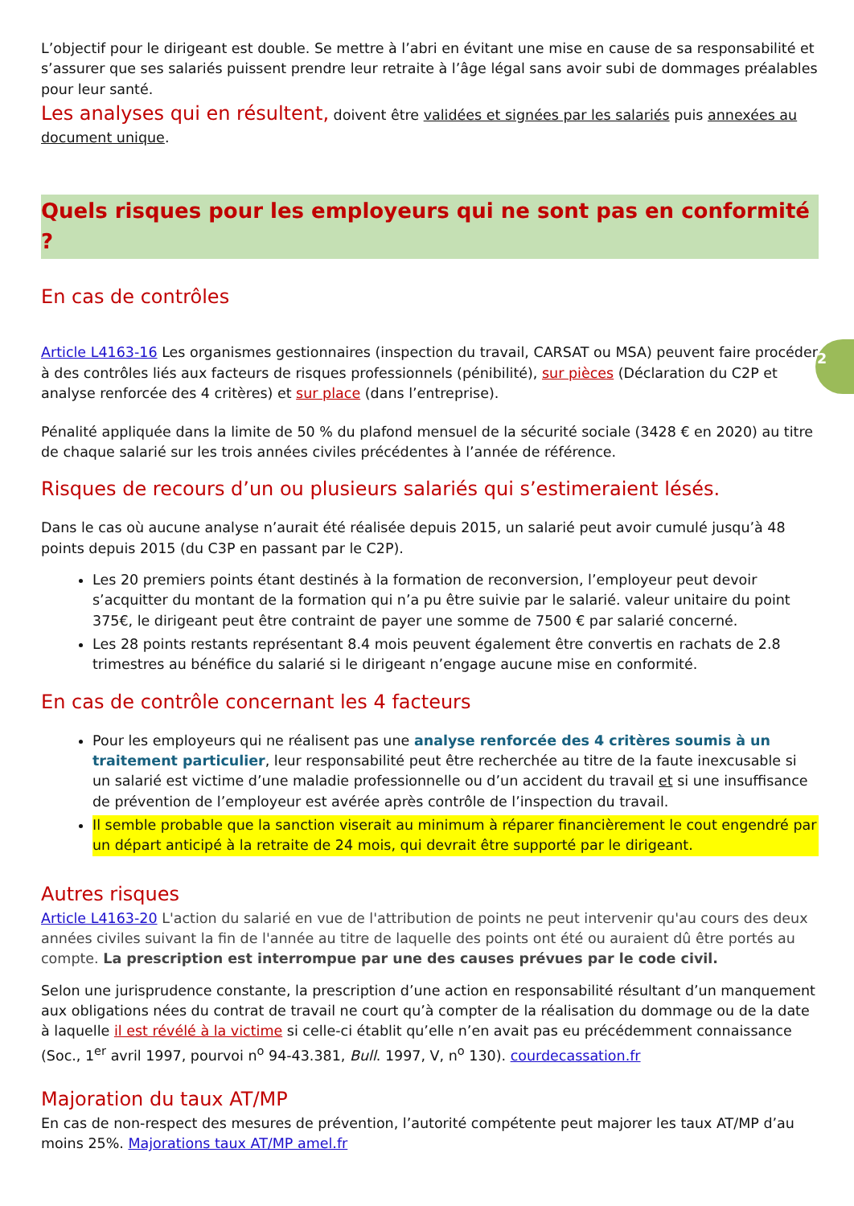2
L’objectif pour le dirigeant est double. Se mettre à l’abri en évitant une mise en cause de sa responsabilité et s’assurer que ses salariés puissent prendre leur retraite à l’âge légal sans avoir subi de dommages préalables pour leur santé.
Les analyses qui en résultent, doivent être validées et signées par les salariés puis annexées au document unique.
Quels risques pour les employeurs qui ne sont pas en conformité ?
En cas de contrôles
Article L4163-16 Les organismes gestionnaires (inspection du travail, CARSAT ou MSA) peuvent faire procéder à des contrôles liés aux facteurs de risques professionnels (pénibilité), sur pièces (Déclaration du C2P et analyse renforcée des 4 critères) et sur place (dans l’entreprise).
Pénalité appliquée dans la limite de 50 % du plafond mensuel de la sécurité sociale (3428 € en 2020) au titre de chaque salarié sur les trois années civiles précédentes à l’année de référence.
Risques de recours d’un ou plusieurs salariés qui s’estimeraient lésés.
Dans le cas où aucune analyse n’aurait été réalisée depuis 2015, un salarié peut avoir cumulé jusqu’à 48 points depuis 2015 (du C3P en passant par le C2P).
Les 20 premiers points étant destinés à la formation de reconversion, l’employeur peut devoir s’acquitter du montant de la formation qui n’a pu être suivie par le salarié. valeur unitaire du point 375€, le dirigeant peut être contraint de payer une somme de 7500 € par salarié concerné.
Les 28 points restants représentant 8.4 mois peuvent également être convertis en rachats de 2.8 trimestres au bénéfice du salarié si le dirigeant n’engage aucune mise en conformité.
En cas de contrôle concernant les 4 facteurs
Pour les employeurs qui ne réalisent pas une analyse renforcée des 4 critères soumis à un traitement particulier, leur responsabilité peut être recherchée au titre de la faute inexcusable si un salarié est victime d’une maladie professionnelle ou d’un accident du travail et si une insuffisance de prévention de l’employeur est avérée après contrôle de l’inspection du travail.
Il semble probable que la sanction viserait au minimum à réparer financièrement le cout engendré par un départ anticipé à la retraite de 24 mois, qui devrait être supporté par le dirigeant.
Autres risques
Article L4163-20 L'action du salarié en vue de l'attribution de points ne peut intervenir qu'au cours des deux années civiles suivant la fin de l'année au titre de laquelle des points ont été ou auraient dû être portés au compte. La prescription est interrompue par une des causes prévues par le code civil.
Selon une jurisprudence constante, la prescription d’une action en responsabilité résultant d’un manquement aux obligations nées du contrat de travail ne court qu’à compter de la réalisation du dommage ou de la date à laquelle il est révélé à la victime si celle-ci établit qu’elle n’en avait pas eu précédemment connaissance (Soc., 1<sup>er</sup> avril 1997, pourvoi n<sup>o</sup> 94-43.381, Bull. 1997, V, n<sup>o</sup> 130). courdecassation.fr
Majoration du taux AT/MP
En cas de non-respect des mesures de prévention, l’autorité compétente peut majorer les taux AT/MP d’au moins 25%. Majorations taux AT/MP amel.fr